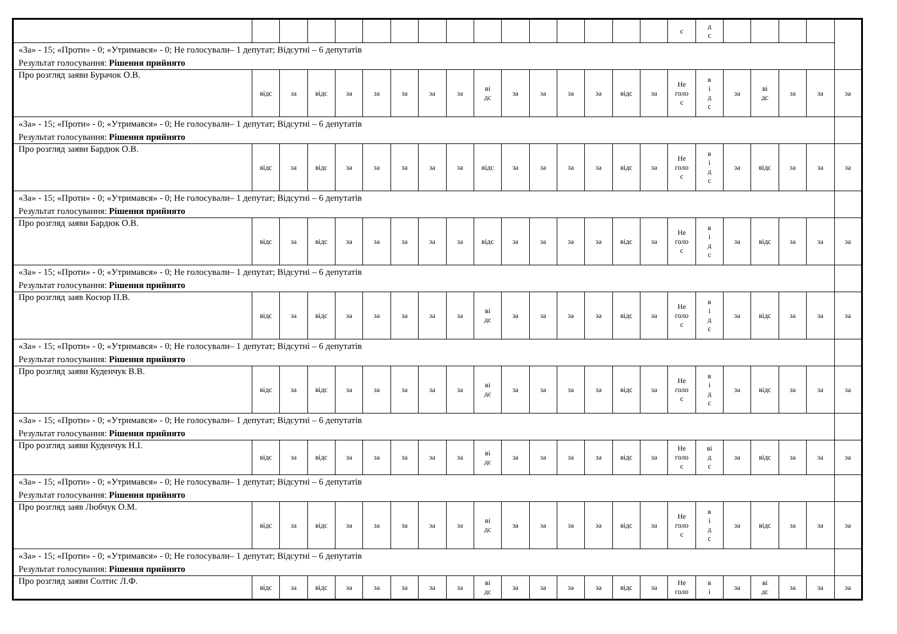| | | | | | | | | | | | | | | | | с | д с | | | | | |
| «За» - 15; «Проти» - 0; «Утримався» - 0; Не голосували– 1 депутат; Відсутні – 6 депутатів Результат голосування: Рішення прийнято | | | | | | | | | | | | | | | | | | | | | | |
| Про розгляд заяви Бурачок О.В. | відс | за | відс | за | за | за | за | за | ві дс | за | за | за | за | відс | за | Не голо с | в і д с | за | ві дс | за | за | за |
| «За» - 15; «Проти» - 0; «Утримався» - 0; Не голосували– 1 депутат; Відсутні – 6 депутатів Результат голосування: Рішення прийнято | | | | | | | | | | | | | | | | | | | | | | |
| Про розгляд заяви Бардюк О.В. | відс | за | відс | за | за | за | за | за | відс | за | за | за | за | відс | за | Не голо с | в і д с | за | відс | за | за | за |
| «За» - 15; «Проти» - 0; «Утримався» - 0; Не голосували– 1 депутат; Відсутні – 6 депутатів Результат голосування: Рішення прийнято | | | | | | | | | | | | | | | | | | | | | | |
| Про розгляд заяви Бардюк О.В. | відс | за | відс | за | за | за | за | за | відс | за | за | за | за | відс | за | Не голо с | в і д с | за | відс | за | за | за |
| «За» - 15; «Проти» - 0; «Утримався» - 0; Не голосували– 1 депутат; Відсутні – 6 депутатів Результат голосування: Рішення прийнято | | | | | | | | | | | | | | | | | | | | | | |
| Про розгляд заяв Косюр П.В. | відс | за | відс | за | за | за | за | за | ві дс | за | за | за | за | відс | за | Не голо с | в і д с | за | відс | за | за | за |
| «За» - 15; «Проти» - 0; «Утримався» - 0; Не голосували– 1 депутат; Відсутні – 6 депутатів Результат голосування: Рішення прийнято | | | | | | | | | | | | | | | | | | | | | | |
| Про розгляд заяви Куденчук В.В. | відс | за | відс | за | за | за | за | за | ві дс | за | за | за | за | відс | за | Не голо с | в і д с | за | відс | за | за | за |
| «За» - 15; «Проти» - 0; «Утримався» - 0; Не голосували– 1 депутат; Відсутні – 6 депутатів Результат голосування: Рішення прийнято | | | | | | | | | | | | | | | | | | | | | | |
| Про розгляд заяви Куденчук Н.І. | відс | за | відс | за | за | за | за | за | ві дс | за | за | за | за | відс | за | Не голо с | ві д с | за | відс | за | за | за |
| «За» - 15; «Проти» - 0; «Утримався» - 0; Не голосували– 1 депутат; Відсутні – 6 депутатів Результат голосування: Рішення прийнято | | | | | | | | | | | | | | | | | | | | | | |
| Про розгляд заяв Любчук О.М. | відс | за | відс | за | за | за | за | за | ві дс | за | за | за | за | відс | за | Не голо с | в і д с | за | відс | за | за | за |
| «За» - 15; «Проти» - 0; «Утримався» - 0; Не голосували– 1 депутат; Відсутні – 6 депутатів Результат голосування: Рішення прийнято | | | | | | | | | | | | | | | | | | | | | | |
| Про розгляд заяви Солтис Л.Ф. | відс | за | відс | за | за | за | за | за | ві дс | за | за | за | за | відс | за | Не голо | в і | за | ві дс | за | за | за |